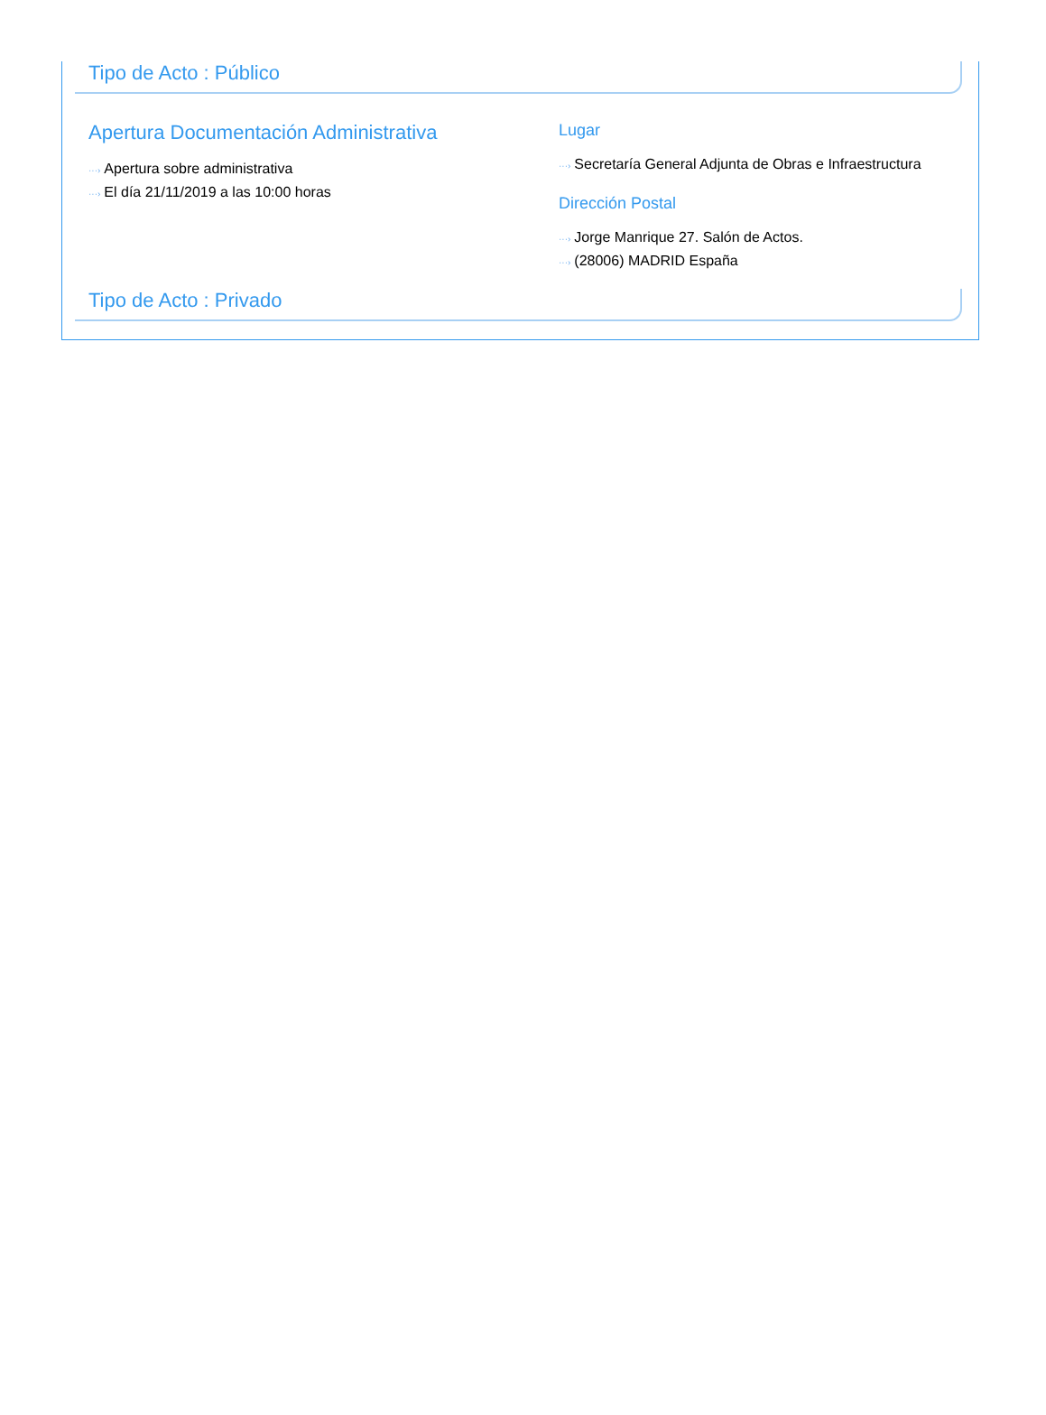Tipo de Acto : Público
Apertura Documentación Administrativa
···› Apertura sobre administrativa
···› El día 21/11/2019 a las 10:00 horas
Lugar
···› Secretaría General Adjunta de Obras e Infraestructura
Dirección Postal
···› Jorge Manrique 27. Salón de Actos.
···› (28006) MADRID España
Tipo de Acto : Privado